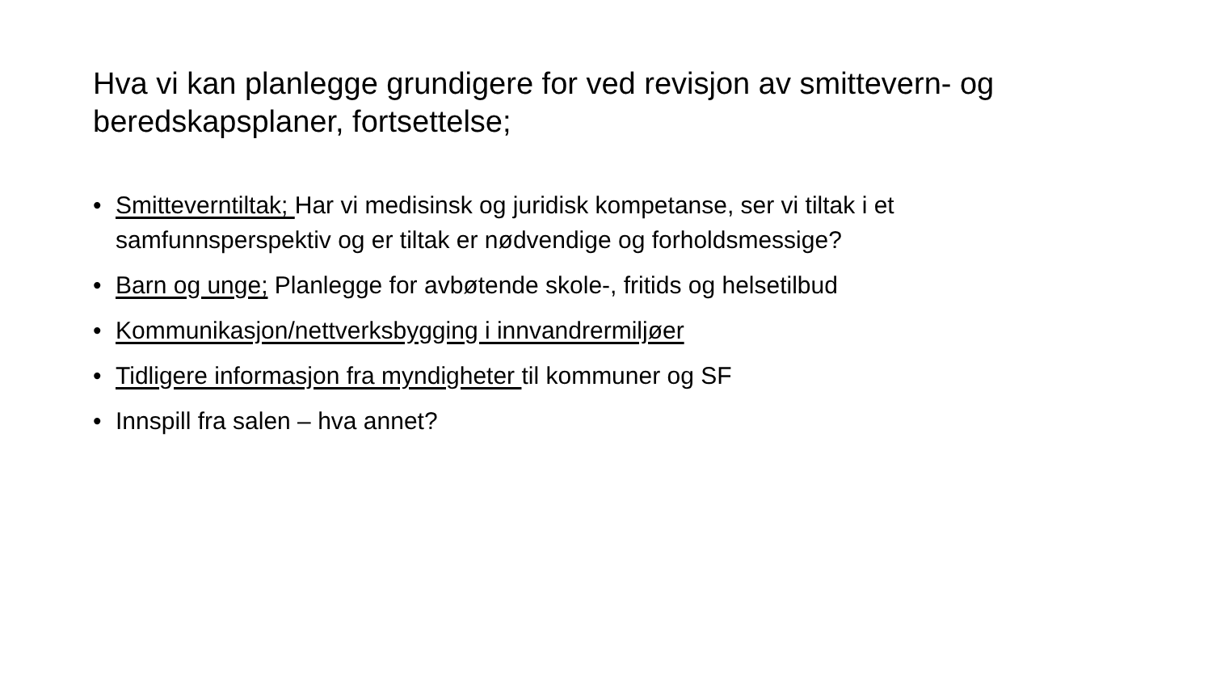Hva vi kan planlegge grundigere for ved revisjon av smittevern- og beredskapsplaner, fortsettelse;
• Smitteverntiltak; Har vi medisinsk og juridisk kompetanse, ser vi tiltak i et samfunnsperspektiv og er tiltak er nødvendige og forholdsmessige?
• Barn og unge; Planlegge for avbøtende skole-, fritids og helsetilbud
• Kommunikasjon/nettverksbygging i innvandrermiljøer
• Tidligere informasjon fra myndigheter til kommuner og SF
• Innspill fra salen – hva annet?